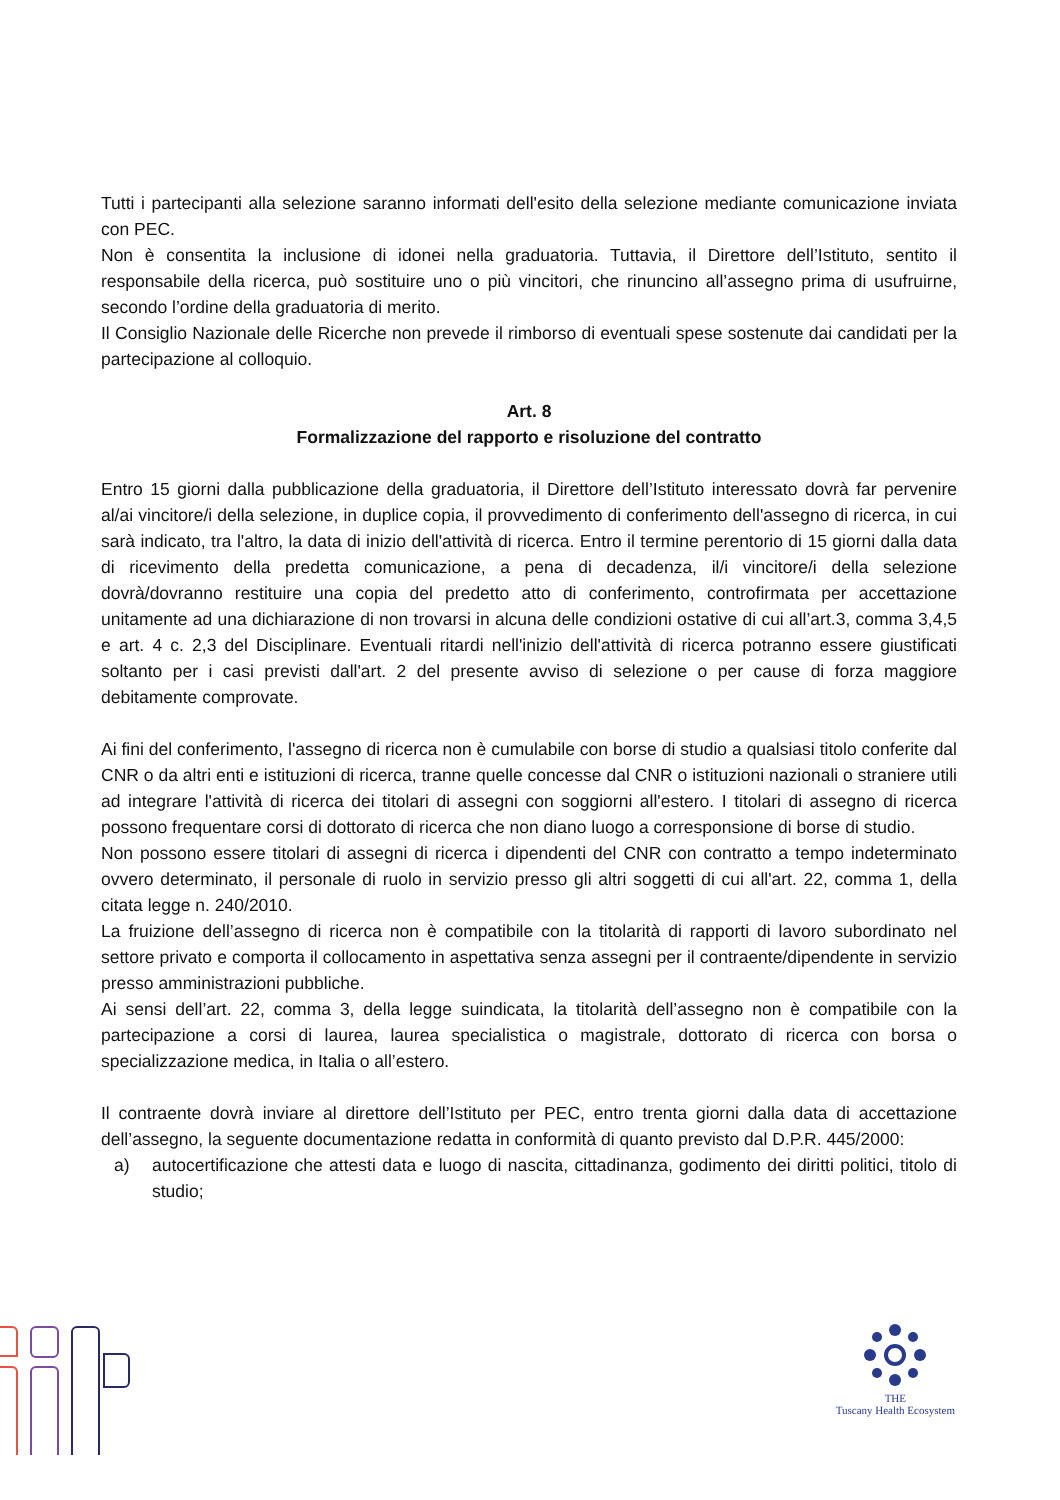Tutti i partecipanti alla selezione saranno informati dell'esito della selezione mediante comunicazione inviata con PEC.
Non è consentita la inclusione di idonei nella graduatoria. Tuttavia, il Direttore dell’Istituto, sentito il responsabile della ricerca, può sostituire uno o più vincitori, che rinuncino all’assegno prima di usufruirne, secondo l’ordine della graduatoria di merito.
Il Consiglio Nazionale delle Ricerche non prevede il rimborso di eventuali spese sostenute dai candidati per la partecipazione al colloquio.
Art. 8
Formalizzazione del rapporto e risoluzione del contratto
Entro 15 giorni dalla pubblicazione della graduatoria, il Direttore dell’Istituto interessato dovrà far pervenire al/ai vincitore/i della selezione, in duplice copia, il provvedimento di conferimento dell'assegno di ricerca, in cui sarà indicato, tra l'altro, la data di inizio dell'attività di ricerca. Entro il termine perentorio di 15 giorni dalla data di ricevimento della predetta comunicazione, a pena di decadenza, il/i vincitore/i della selezione dovrà/dovranno restituire una copia del predetto atto di conferimento, controfirmata per accettazione unitamente ad una dichiarazione di non trovarsi in alcuna delle condizioni ostative di cui all’art.3, comma 3,4,5 e art. 4 c. 2,3 del Disciplinare. Eventuali ritardi nell'inizio dell'attività di ricerca potranno essere giustificati soltanto per i casi previsti dall'art. 2 del presente avviso di selezione o per cause di forza maggiore debitamente comprovate.
Ai fini del conferimento, l'assegno di ricerca non è cumulabile con borse di studio a qualsiasi titolo conferite dal CNR o da altri enti e istituzioni di ricerca, tranne quelle concesse dal CNR o istituzioni nazionali o straniere utili ad integrare l'attività di ricerca dei titolari di assegni con soggiorni all'estero. I titolari di assegno di ricerca possono frequentare corsi di dottorato di ricerca che non diano luogo a corresponsione di borse di studio.
Non possono essere titolari di assegni di ricerca i dipendenti del CNR con contratto a tempo indeterminato ovvero determinato, il personale di ruolo in servizio presso gli altri soggetti di cui all'art. 22, comma 1, della citata legge n. 240/2010.
La fruizione dell’assegno di ricerca non è compatibile con la titolarità di rapporti di lavoro subordinato nel settore privato e comporta il collocamento in aspettativa senza assegni per il contraente/dipendente in servizio presso amministrazioni pubbliche.
Ai sensi dell’art. 22, comma 3, della legge suindicata, la titolarità dell’assegno non è compatibile con la partecipazione a corsi di laurea, laurea specialistica o magistrale, dottorato di ricerca con borsa o specializzazione medica, in Italia o all’estero.
Il contraente dovrà inviare al direttore dell’Istituto per PEC, entro trenta giorni dalla data di accettazione dell’assegno, la seguente documentazione redatta in conformità di quanto previsto dal D.P.R. 445/2000:
a) autocertificazione che attesti data e luogo di nascita, cittadinanza, godimento dei diritti politici, titolo di studio;
THE
Tuscany Health Ecosystem